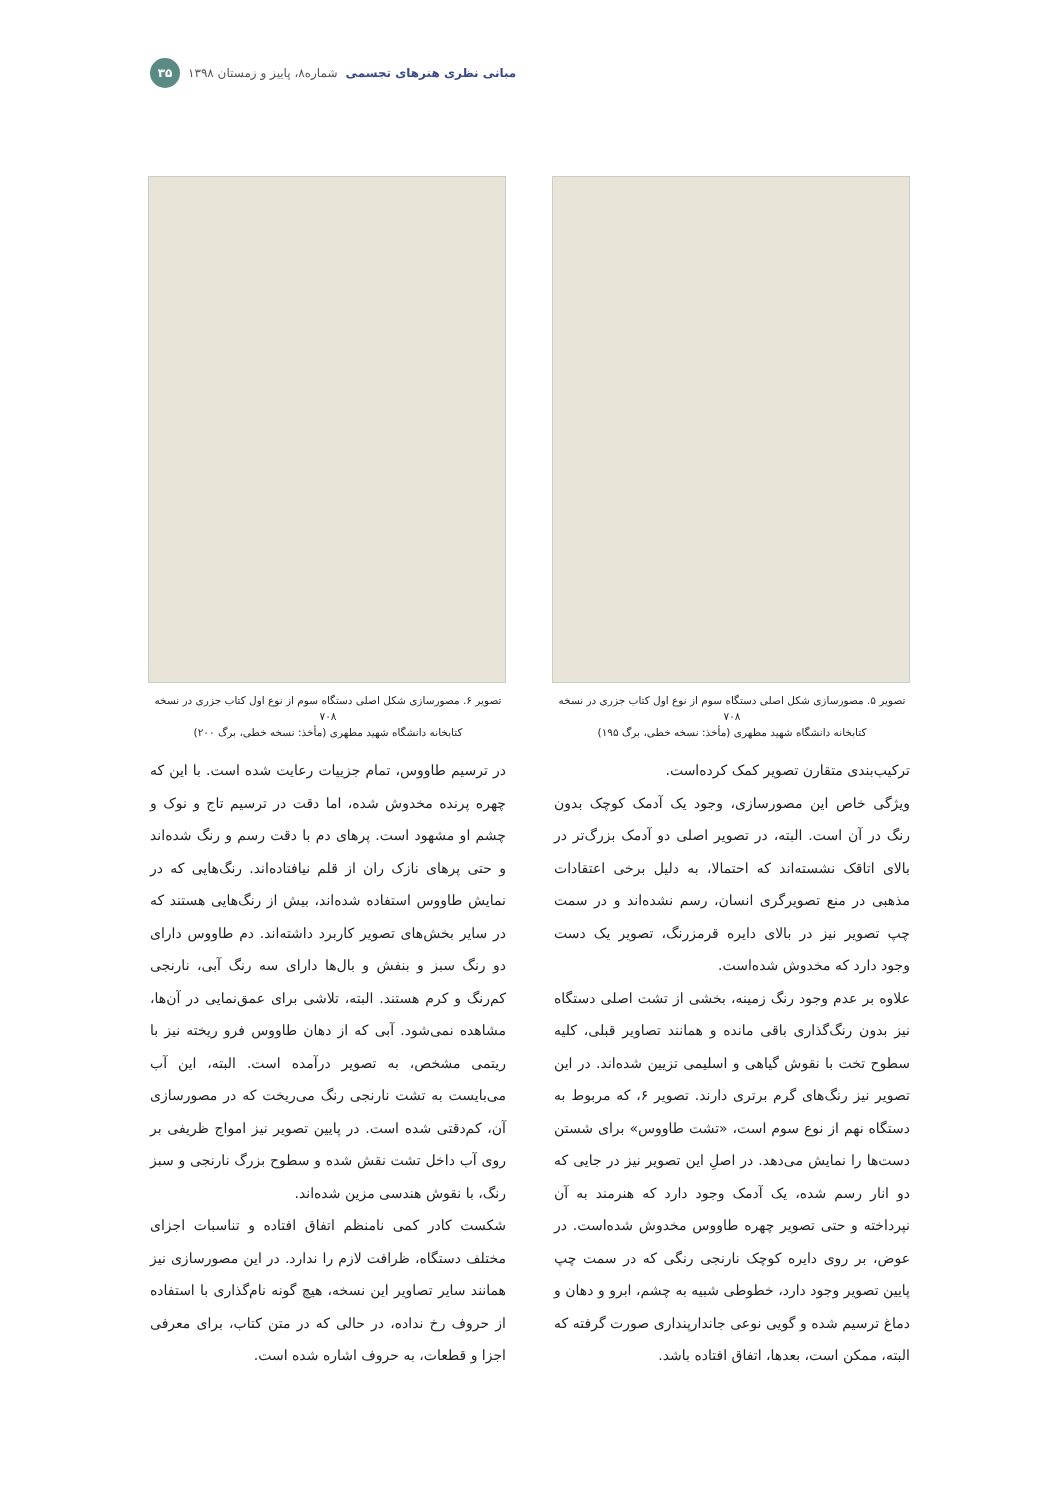مبانی نظری هنرهای تجسمی شماره۸، پاییز و زمستان ۱۳۹۸ ۳۵
تصویر ۵. مصورسازی شکل اصلی دستگاه سوم از نوع اول کتاب جزری در نسخه ۷۰۸
کتابخانه دانشگاه شهید مطهری (مأخذ: نسخه خطی، برگ ۱۹۵)
ترکیب‌بندی متقارن تصویر کمک کرده‌است.
ویژگی خاص این مصورسازی، وجود یک آدمک کوچک بدون رنگ در آن است. البته، در تصویر اصلی دو آدمک بزرگ‌تر در بالای اتاقک نشسته‌اند که احتمالا، به دلیل برخی اعتقادات مذهبی در منع تصویرگری انسان، رسم نشده‌اند و در سمت چپ تصویر نیز در بالای دایره قرمزرنگ، تصویر یک دست وجود دارد که مخدوش شده‌است.
علاوه بر عدم وجود رنگ زمینه، بخشی از تشت اصلی دستگاه نیز بدون رنگ‌گذاری باقی مانده و همانند تصاویر قبلی، کلیه سطوح تخت با نقوش گیاهی و اسلیمی تزیین شده‌اند. در این تصویر نیز رنگ‌های گرم برتری دارند. تصویر ۶، که مربوط به دستگاه نهم از نوع سوم است، «تشت طاووس» برای شستن دست‌ها را نمایش می‌دهد. در اصلِ این تصویر نیز در جایی که دو انار رسم شده، یک آدمک وجود دارد که هنرمند به آن نپرداخته و حتی تصویر چهره طاووس مخدوش شده‌است. در عوض، بر روی دایره کوچک نارنجی رنگی که در سمت چپ پایین تصویر وجود دارد، خطوطی شبیه به چشم، ابرو و دهان و دماغ ترسیم شده و گویی نوعی جاندارپنداری صورت گرفته که البته، ممکن است، بعدها، اتفاق افتاده باشد.
تصویر ۶. مصورسازی شکل اصلی دستگاه سوم از نوع اول کتاب جزری در نسخه ۷۰۸
کتابخانه دانشگاه شهید مطهری (مأخذ: نسخه خطی، برگ ۲۰۰)
در ترسیم طاووس، تمام جزییات رعایت شده است. با این که چهره پرنده مخدوش شده، اما دقت در ترسیم تاج و نوک و چشم او مشهود است. پرهای دم با دقت رسم و رنگ شده‌اند و حتی پرهای نازک ران از قلم نیافتاده‌اند. رنگ‌هایی که در نمایش طاووس استفاده شده‌اند، بیش از رنگ‌هایی هستند که در سایر بخش‌های تصویر کاربرد داشته‌اند. دم طاووس دارای دو رنگ سبز و بنفش و بال‌ها دارای سه رنگ آبی، نارنجی کم‌رنگ و کرم هستند. البته، تلاشی برای عمق‌نمایی در آن‌ها، مشاهده نمی‌شود. آبی که از دهان طاووس فرو ریخته نیز با ریتمی مشخص، به تصویر درآمده است. البته، این آب می‌بایست به تشت نارنجی رنگ می‌ریخت که در مصورسازی آن، کم‌دقتی شده است. در پایین تصویر نیز امواج ظریفی بر روی آب داخل تشت نقش شده و سطوح بزرگ نارنجی و سبز رنگ، با نقوش هندسی مزین شده‌اند.
شکست کادر کمی نامنظم اتفاق افتاده و تناسبات اجزای مختلف دستگاه، ظرافت لازم را ندارد. در این مصورسازی نیز همانند سایر تصاویر این نسخه، هیچ گونه نام‌گذاری با استفاده از حروف رخ نداده، در حالی که در متن کتاب، برای معرفی اجزا و قطعات، به حروف اشاره شده است.